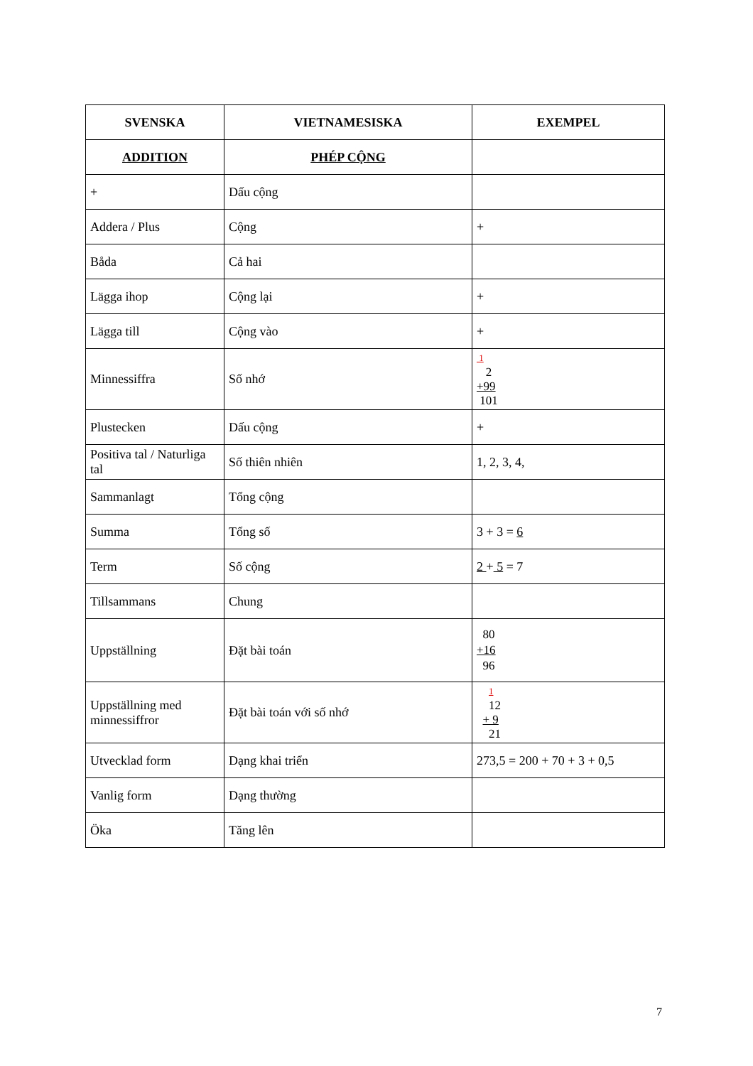| SVENSKA | VIETNAMESISKA | EXEMPEL |
| --- | --- | --- |
| ADDITION | PHÉP CỘNG | |
| + | Dấu cộng | |
| Addera / Plus | Cộng | + |
| Båda | Cả hai | |
| Lägga ihop | Cộng lại | + |
| Lägga till | Cộng vào | + |
| Minnessiffra | Số nhớ | 1 2 +99 101 |
| Plustecken | Dấu cộng | + |
| Positiva tal / Naturliga tal | Số thiên nhiên | 1, 2, 3, 4, |
| Sammanlagt | Tổng cộng | |
| Summa | Tổng số | 3 + 3 = 6 |
| Term | Số cộng | 2 + 5 = 7 |
| Tillsammans | Chung | |
| Uppställning | Đặt bài toán | 80 +16 96 |
| Uppställning med minnessiffror | Đặt bài toán với số nhớ | 1 12 + 9 21 |
| Utvecklad form | Dạng khai triển | 273,5 = 200 + 70 + 3 + 0,5 |
| Vanlig form | Dạng thường | |
| Öka | Tăng lên | |
7